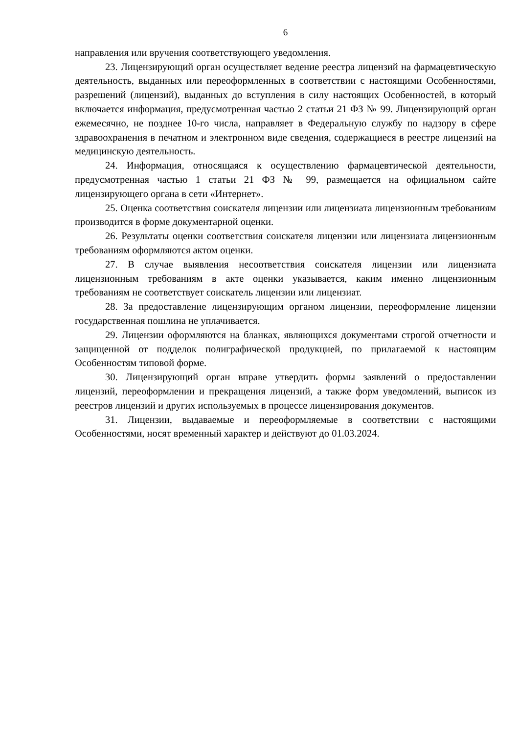6
направления или вручения соответствующего уведомления.
23. Лицензирующий орган осуществляет ведение реестра лицензий на фармацевтическую деятельность, выданных или переоформленных в соответствии с настоящими Особенностями, разрешений (лицензий), выданных до вступления в силу настоящих Особенностей, в который включается информация, предусмотренная частью 2 статьи 21 ФЗ № 99. Лицензирующий орган ежемесячно, не позднее 10-го числа, направляет в Федеральную службу по надзору в сфере здравоохранения в печатном и электронном виде сведения, содержащиеся в реестре лицензий на медицинскую деятельность.
24. Информация, относящаяся к осуществлению фармацевтической деятельности, предусмотренная частью 1 статьи 21 ФЗ № 99, размещается на официальном сайте лицензирующего органа в сети «Интернет».
25. Оценка соответствия соискателя лицензии или лицензиата лицензионным требованиям производится в форме документарной оценки.
26. Результаты оценки соответствия соискателя лицензии или лицензиата лицензионным требованиям оформляются актом оценки.
27. В случае выявления несоответствия соискателя лицензии или лицензиата лицензионным требованиям в акте оценки указывается, каким именно лицензионным требованиям не соответствует соискатель лицензии или лицензиат.
28. За предоставление лицензирующим органом лицензии, переоформление лицензии государственная пошлина не уплачивается.
29. Лицензии оформляются на бланках, являющихся документами строгой отчетности и защищенной от подделок полиграфической продукцией, по прилагаемой к настоящим Особенностям типовой форме.
30. Лицензирующий орган вправе утвердить формы заявлений о предоставлении лицензий, переоформлении и прекращения лицензий, а также форм уведомлений, выписок из реестров лицензий и других используемых в процессе лицензирования документов.
31. Лицензии, выдаваемые и переоформляемые в соответствии с настоящими Особенностями, носят временный характер и действуют до 01.03.2024.